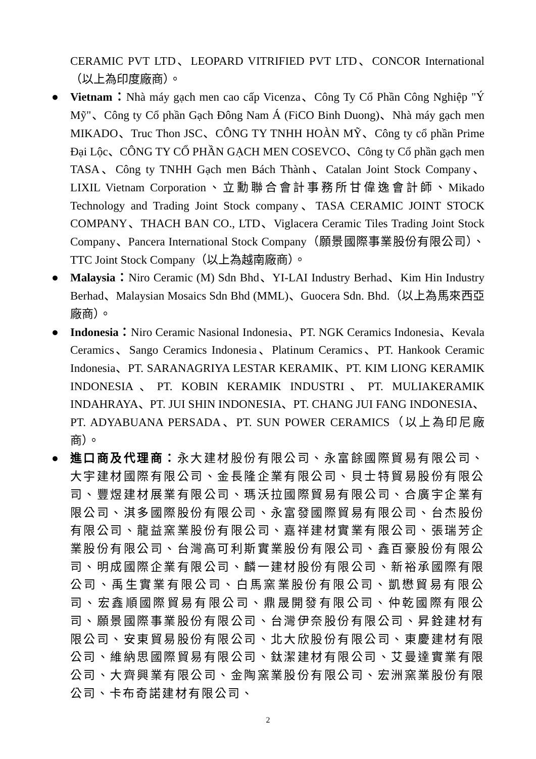CERAMIC PVT LTD、LEOPARD VITRIFIED PVT LTD、CONCOR International（以上為印度廠商）。
● Vietnam：Nhà máy gạch men cao cấp Vicenza、Công Ty Cổ Phần Công Nghiệp "Ý Mỹ"、Công ty Cổ phần Gạch Đông Nam Á (FiCO Binh Duong)、Nhà máy gạch men MIKADO、Truc Thon JSC、CÔNG TY TNHH HOÀN MỸ、Công ty cổ phần Prime Đại Lộc、CÔNG TY CỔ PHẦN GẠCH MEN COSEVCO、Công ty Cổ phần gạch men TASA、Công ty TNHH Gạch men Bách Thành、Catalan Joint Stock Company、LIXIL Vietnam Corporation、立勳聯合會計事務所甘偉逸會計師、Mikado Technology and Trading Joint Stock company、TASA CERAMIC JOINT STOCK COMPANY、THACH BAN CO., LTD、Viglacera Ceramic Tiles Trading Joint Stock Company、Pancera International Stock Company（願景國際事業股份有限公司）、TTC Joint Stock Company（以上為越南廠商）。
● Malaysia：Niro Ceramic (M) Sdn Bhd、YI-LAI Industry Berhad、Kim Hin Industry Berhad、Malaysian Mosaics Sdn Bhd (MML)、Guocera Sdn. Bhd.（以上為馬來西亞廠商）。
● Indonesia：Niro Ceramic Nasional Indonesia、PT. NGK Ceramics Indonesia、Kevala Ceramics、Sango Ceramics Indonesia、Platinum Ceramics、PT. Hankook Ceramic Indonesia、PT. SARANAGRIYA LESTAR KERAMIK、PT. KIM LIONG KERAMIK INDONESIA、PT. KOBIN KERAMIK INDUSTRI、PT. MULIAKERAMIK INDAHRAYA、PT. JUI SHIN INDONESIA、PT. CHANG JUI FANG INDONESIA、PT. ADYABUANA PERSADA、PT. SUN POWER CERAMICS（以上為印尼廠商）。
● 進口商及代理商：永大建材股份有限公司、永富餘國際貿易有限公司、大宇建材國際有限公司、金長隆企業有限公司、貝士特貿易股份有限公司、豐煜建材展業有限公司、瑪沃拉國際貿易有限公司、合廣宇企業有限公司、淇多國際股份有限公司、永富發國際貿易有限公司、台杰股份有限公司、龍益窯業股份有限公司、嘉祥建材實業有限公司、張瑞芳企業股份有限公司、台灣高可利斯實業股份有限公司、鑫百豪股份有限公司、明成國際企業有限公司、麟一建材股份有限公司、新裕承國際有限公司、禹生實業有限公司、白馬窯業股份有限公司、凱懋貿易有限公司、宏鑫順國際貿易有限公司、鼎晟開發有限公司、仲乾國際有限公司、願景國際事業股份有限公司、台灣伊奈股份有限公司、昇銓建材有限公司、安東貿易股份有限公司、北大欣股份有限公司、東慶建材有限公司、維納思國際貿易有限公司、鈦潔建材有限公司、艾曼達實業有限公司、大齊興業有限公司、金陶窯業股份有限公司、宏洲窯業股份有限公司、卡布奇諾建材有限公司、
2